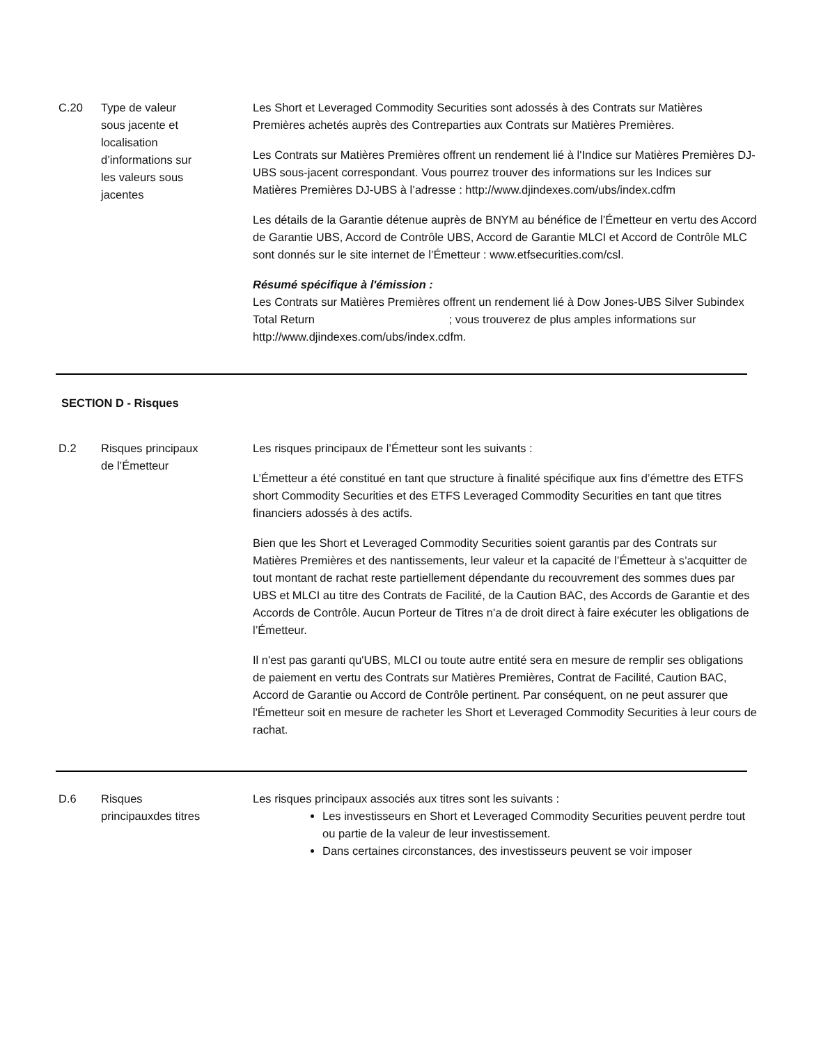C.20 Type de valeur
sous jacente et
localisation
d’informations sur
les valeurs sous
jacentes
Les Short et Leveraged Commodity Securities sont adossés à des Contrats sur Matières Premières achetés auprès des Contreparties aux Contrats sur Matières Premières.
Les Contrats sur Matières Premières offrent un rendement lié à l'Indice sur Matières Premières DJ-UBS sous-jacent correspondant. Vous pourrez trouver des informations sur les Indices sur Matières Premières DJ-UBS à l’adresse : http://www.djindexes.com/ubs/index.cdfm
Les détails de la Garantie détenue auprès de BNYM au bénéfice de l’Émetteur en vertu des Accord de Garantie UBS, Accord de Contrôle UBS, Accord de Garantie MLCI et Accord de Contrôle MLC sont donnés sur le site internet de l’Émetteur : www.etfsecurities.com/csl.
Résumé spécifique à l'émission :
Les Contrats sur Matières Premières offrent un rendement lié à Dow Jones-UBS Silver Subindex Total Return ; vous trouverez de plus amples informations sur http://www.djindexes.com/ubs/index.cdfm.
SECTION D - Risques
D.2 Risques principaux
de l’Émetteur
Les risques principaux de l’Émetteur sont les suivants :
L’Émetteur a été constitué en tant que structure à finalité spécifique aux fins d’émettre des ETFS short Commodity Securities et des ETFS Leveraged Commodity Securities en tant que titres financiers adossés à des actifs.
Bien que les Short et Leveraged Commodity Securities soient garantis par des Contrats sur Matières Premières et des nantissements, leur valeur et la capacité de l’Émetteur à s’acquitter de tout montant de rachat reste partiellement dépendante du recouvrement des sommes dues par UBS et MLCI au titre des Contrats de Facilité, de la Caution BAC, des Accords de Garantie et des Accords de Contrôle. Aucun Porteur de Titres n’a de droit direct à faire exécuter les obligations de l’Émetteur.
Il n'est pas garanti qu'UBS, MLCI ou toute autre entité sera en mesure de remplir ses obligations de paiement en vertu des Contrats sur Matières Premières, Contrat de Facilité, Caution BAC, Accord de Garantie ou Accord de Contrôle pertinent. Par conséquent, on ne peut assurer que l'Émetteur soit en mesure de racheter les Short et Leveraged Commodity Securities à leur cours de rachat.
D.6 Risques
principauxdes titres
Les risques principaux associés aux titres sont les suivants :
Les investisseurs en Short et Leveraged Commodity Securities peuvent perdre tout ou partie de la valeur de leur investissement.
Dans certaines circonstances, des investisseurs peuvent se voir imposer